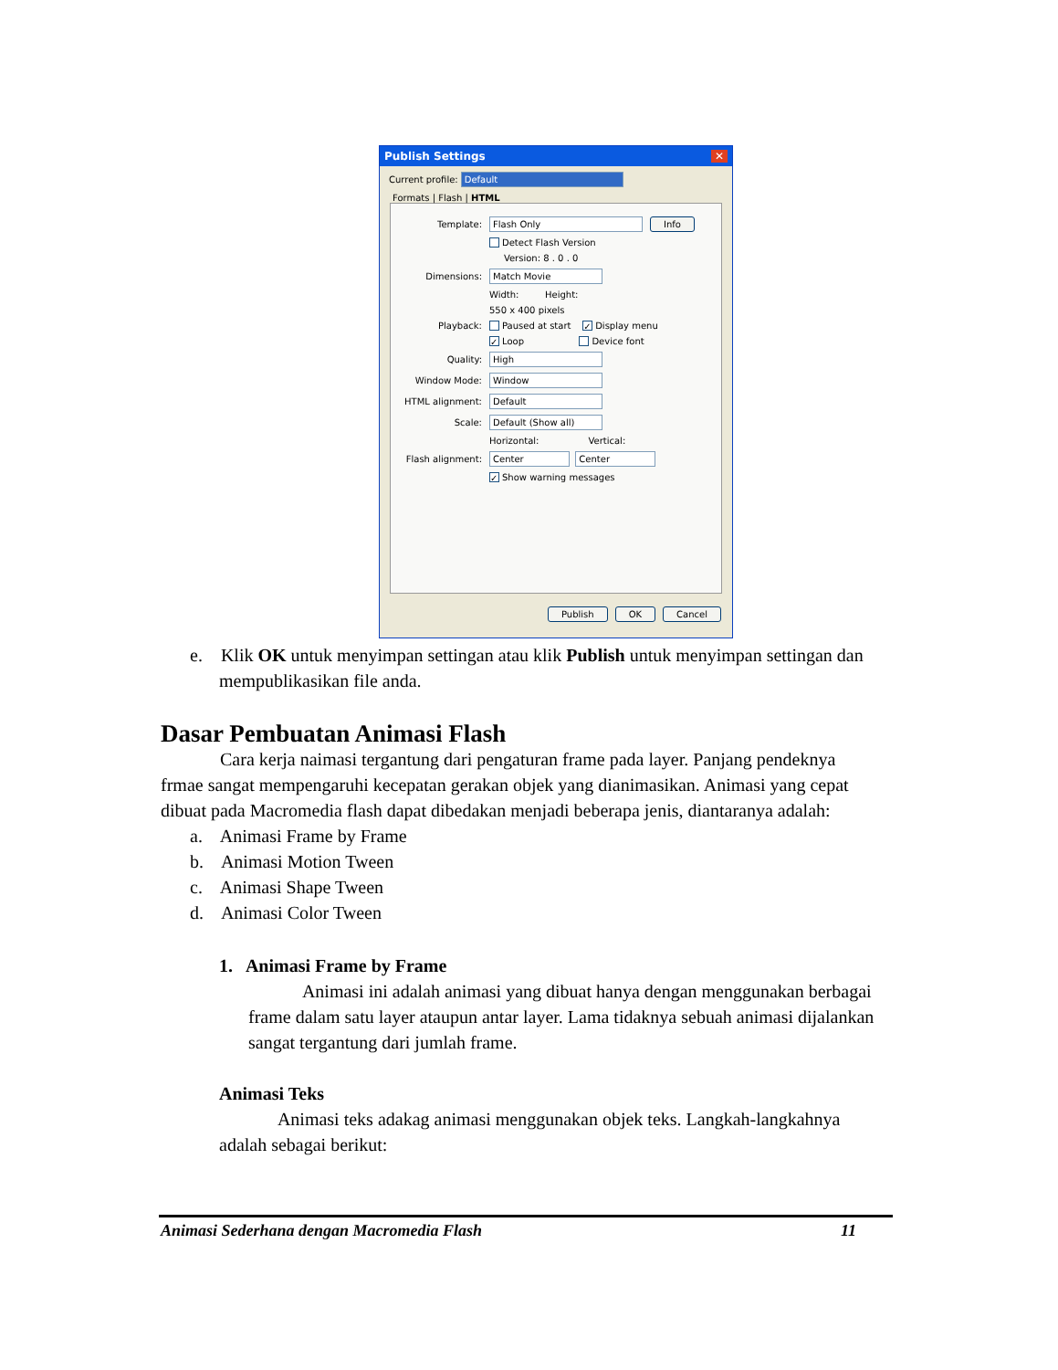Publish Settings ✕
Current profile: Default
Formats | Flash | HTML
Template: Flash Only Info
Detect Flash Version
Version: 8 . 0 . 0
Dimensions: Match Movie
Width: Height:
550 x 400 pixels
Playback: Paused at start ✓ Display menu
✓ Loop Device font
Quality: High
Window Mode: Window
HTML alignment: Default
Scale: Default (Show all)
Horizontal: Vertical:
Flash alignment: Center Center
✓ Show warning messages
Publish OK Cancel
e. Klik OK untuk menyimpan settingan atau klik Publish untuk menyimpan settingan dan mempublikasikan file anda.
Dasar Pembuatan Animasi Flash
Cara kerja naimasi tergantung dari pengaturan frame pada layer. Panjang pendeknya frmae sangat mempengaruhi kecepatan gerakan objek yang dianimasikan. Animasi yang cepat dibuat pada Macromedia flash dapat dibedakan menjadi beberapa jenis, diantaranya adalah:
a. Animasi Frame by Frame
b. Animasi Motion Tween
c. Animasi Shape Tween
d. Animasi Color Tween
1. Animasi Frame by Frame
Animasi ini adalah animasi yang dibuat hanya dengan menggunakan berbagai frame dalam satu layer ataupun antar layer. Lama tidaknya sebuah animasi dijalankan sangat tergantung dari jumlah frame.
Animasi Teks
Animasi teks adakag animasi menggunakan objek teks. Langkah-langkahnya adalah sebagai berikut:
Animasi Sederhana dengan Macromedia Flash 11